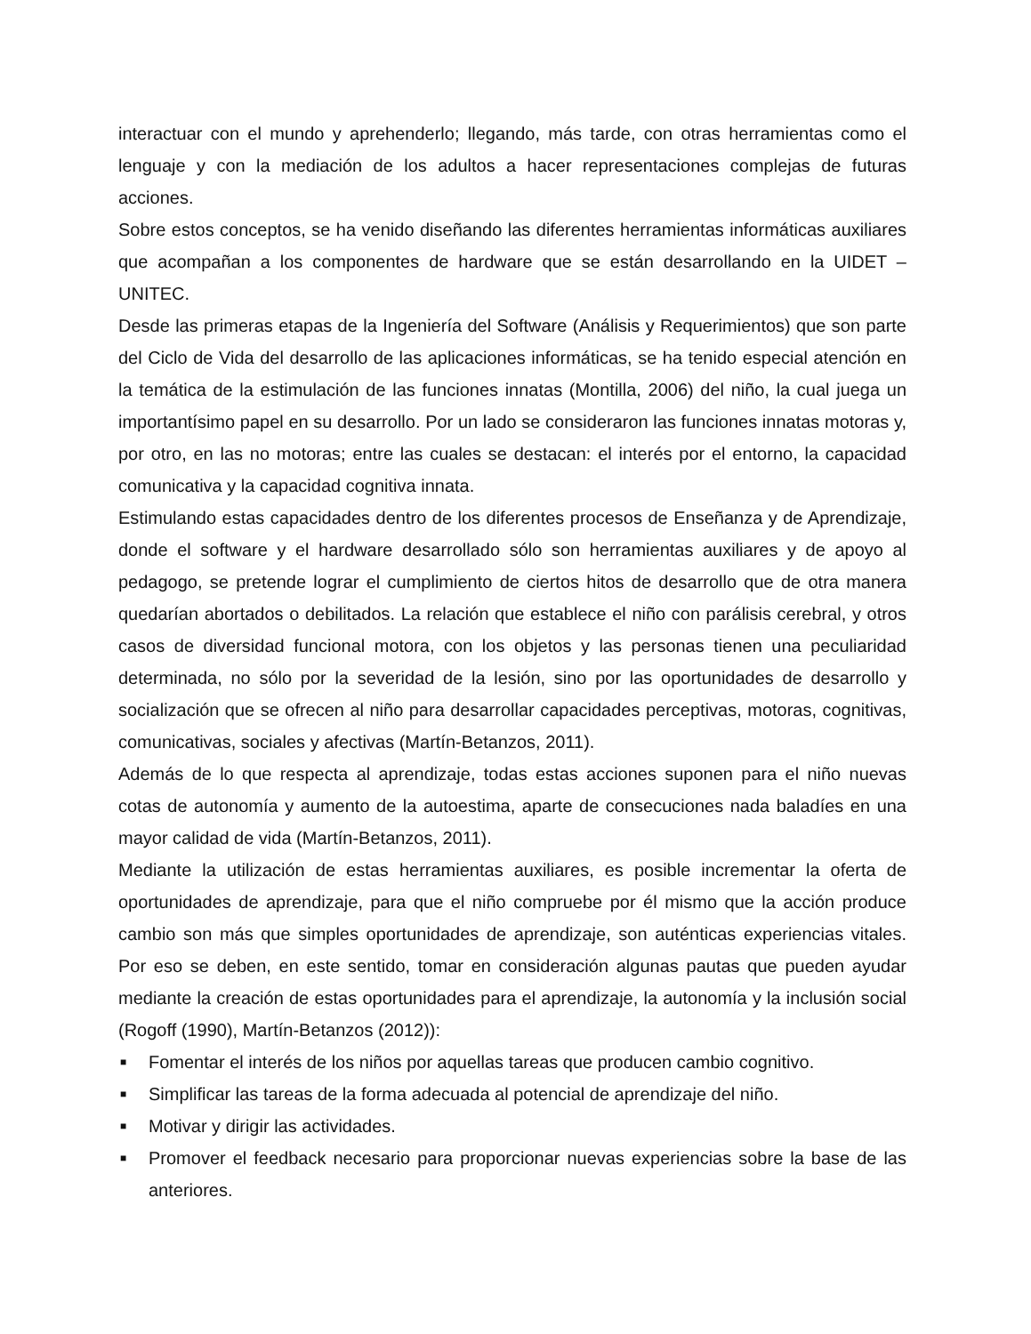interactuar con el mundo y aprehenderlo; llegando, más tarde, con otras herramientas como el lenguaje y con la mediación de los adultos a hacer representaciones complejas de futuras acciones.
Sobre estos conceptos, se ha venido diseñando las diferentes herramientas informáticas auxiliares que acompañan a los componentes de hardware que se están desarrollando en la UIDET – UNITEC.
Desde las primeras etapas de la Ingeniería del Software (Análisis y Requerimientos) que son parte del Ciclo de Vida del desarrollo de las aplicaciones informáticas, se ha tenido especial atención en la temática de la estimulación de las funciones innatas (Montilla, 2006) del niño, la cual juega un importantísimo papel en su desarrollo. Por un lado se consideraron las funciones innatas motoras y, por otro, en las no motoras; entre las cuales se destacan: el interés por el entorno, la capacidad comunicativa y la capacidad cognitiva innata.
Estimulando estas capacidades dentro de los diferentes procesos de Enseñanza y de Aprendizaje, donde el software y el hardware desarrollado sólo son herramientas auxiliares y de apoyo al pedagogo, se pretende lograr el cumplimiento de ciertos hitos de desarrollo que de otra manera quedarían abortados o debilitados. La relación que establece el niño con parálisis cerebral, y otros casos de diversidad funcional motora, con los objetos y las personas tienen una peculiaridad determinada, no sólo por la severidad de la lesión, sino por las oportunidades de desarrollo y socialización que se ofrecen al niño para desarrollar capacidades perceptivas, motoras, cognitivas, comunicativas, sociales y afectivas (Martín-Betanzos, 2011).
Además de lo que respecta al aprendizaje, todas estas acciones suponen para el niño nuevas cotas de autonomía y aumento de la autoestima, aparte de consecuciones nada baladíes en una mayor calidad de vida (Martín-Betanzos, 2011).
Mediante la utilización de estas herramientas auxiliares, es posible incrementar la oferta de oportunidades de aprendizaje, para que el niño compruebe por él mismo que la acción produce cambio son más que simples oportunidades de aprendizaje, son auténticas experiencias vitales. Por eso se deben, en este sentido, tomar en consideración algunas pautas que pueden ayudar mediante la creación de estas oportunidades para el aprendizaje, la autonomía y la inclusión social (Rogoff (1990), Martín-Betanzos (2012)):
■ Fomentar el interés de los niños por aquellas tareas que producen cambio cognitivo.
■ Simplificar las tareas de la forma adecuada al potencial de aprendizaje del niño.
■ Motivar y dirigir las actividades.
■ Promover el feedback necesario para proporcionar nuevas experiencias sobre la base de las anteriores.